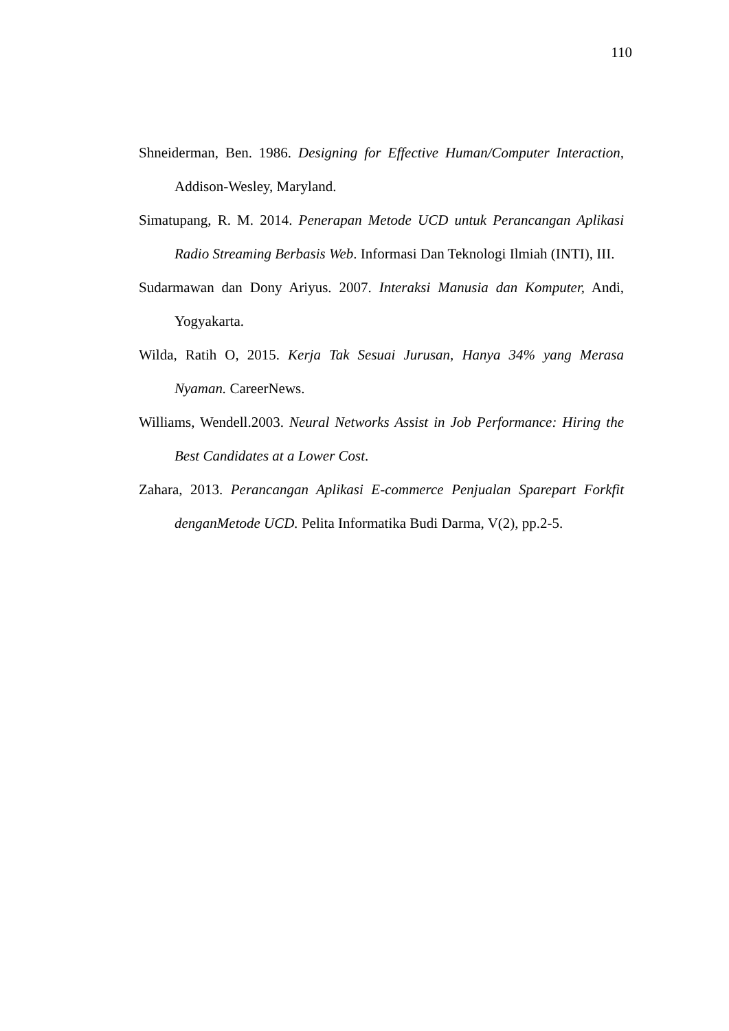110
Shneiderman, Ben. 1986. Designing for Effective Human/Computer Interaction, Addison-Wesley, Maryland.
Simatupang, R. M. 2014. Penerapan Metode UCD untuk Perancangan Aplikasi Radio Streaming Berbasis Web. Informasi Dan Teknologi Ilmiah (INTI), III.
Sudarmawan dan Dony Ariyus. 2007. Interaksi Manusia dan Komputer, Andi, Yogyakarta.
Wilda, Ratih O, 2015. Kerja Tak Sesuai Jurusan, Hanya 34% yang Merasa Nyaman. CareerNews.
Williams, Wendell.2003. Neural Networks Assist in Job Performance: Hiring the Best Candidates at a Lower Cost.
Zahara, 2013. Perancangan Aplikasi E-commerce Penjualan Sparepart Forkfit denganMetode UCD. Pelita Informatika Budi Darma, V(2), pp.2-5.